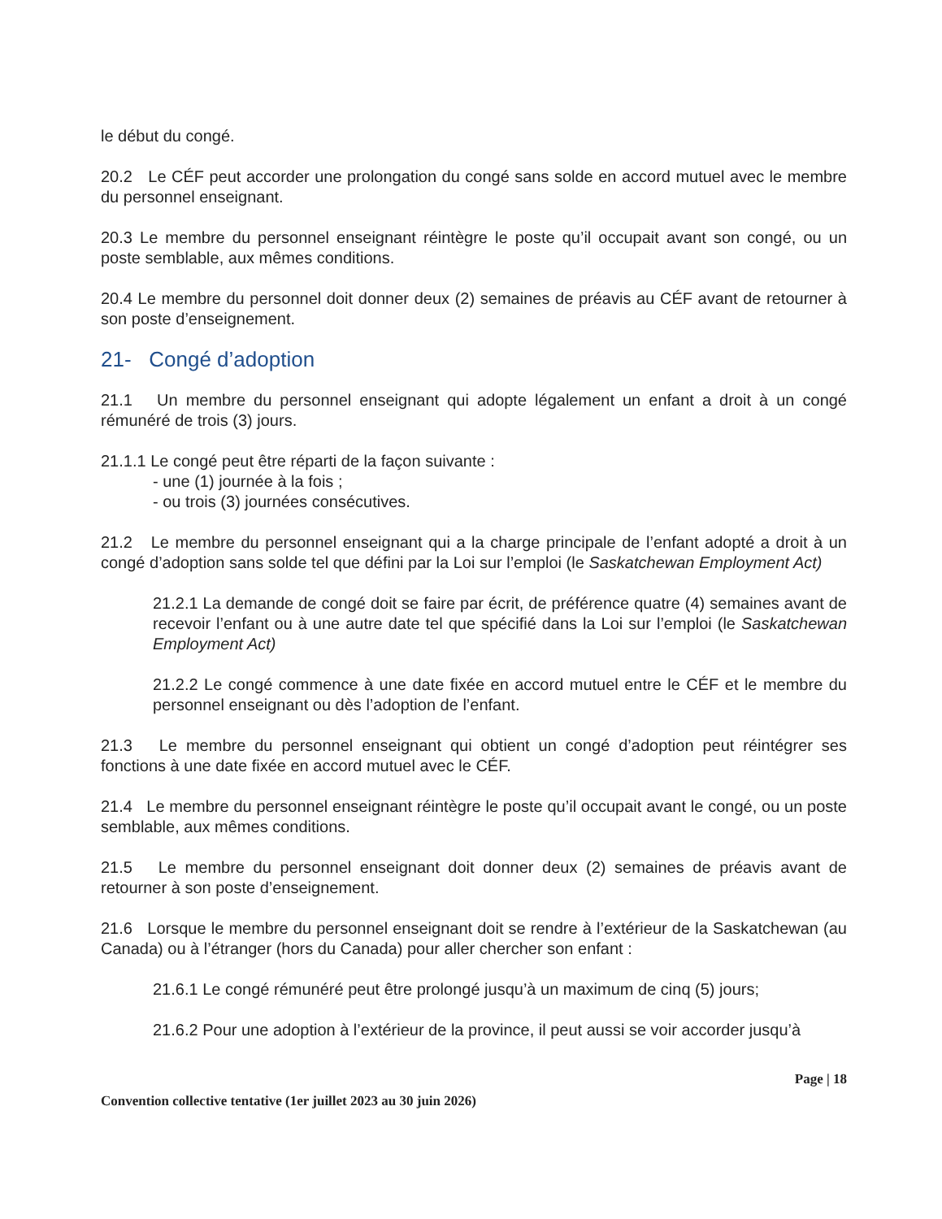le début du congé.
20.2 Le CÉF peut accorder une prolongation du congé sans solde en accord mutuel avec le membre du personnel enseignant.
20.3 Le membre du personnel enseignant réintègre le poste qu’il occupait avant son congé, ou un poste semblable, aux mêmes conditions.
20.4 Le membre du personnel doit donner deux (2) semaines de préavis au CÉF avant de retourner à son poste d’enseignement.
21- Congé d’adoption
21.1 Un membre du personnel enseignant qui adopte légalement un enfant a droit à un congé rémunéré de trois (3) jours.
21.1.1 Le congé peut être réparti de la façon suivante :
- une (1) journée à la fois ;
- ou trois (3) journées consécutives.
21.2 Le membre du personnel enseignant qui a la charge principale de l’enfant adopté a droit à un congé d’adoption sans solde tel que défini par la Loi sur l’emploi (le Saskatchewan Employment Act)
21.2.1 La demande de congé doit se faire par écrit, de préférence quatre (4) semaines avant de recevoir l’enfant ou à une autre date tel que spécifié dans la Loi sur l’emploi (le Saskatchewan Employment Act)
21.2.2 Le congé commence à une date fixée en accord mutuel entre le CÉF et le membre du personnel enseignant ou dès l’adoption de l’enfant.
21.3 Le membre du personnel enseignant qui obtient un congé d’adoption peut réintégrer ses fonctions à une date fixée en accord mutuel avec le CÉF.
21.4 Le membre du personnel enseignant réintègre le poste qu’il occupait avant le congé, ou un poste semblable, aux mêmes conditions.
21.5 Le membre du personnel enseignant doit donner deux (2) semaines de préavis avant de retourner à son poste d’enseignement.
21.6 Lorsque le membre du personnel enseignant doit se rendre à l’extérieur de la Saskatchewan (au Canada) ou à l’étranger (hors du Canada) pour aller chercher son enfant :
21.6.1 Le congé rémunéré peut être prolongé jusqu’à un maximum de cinq (5) jours;
21.6.2 Pour une adoption à l’extérieur de la province, il peut aussi se voir accorder jusqu’à
Page | 18
Convention collective tentative (1er juillet 2023 au 30 juin 2026)